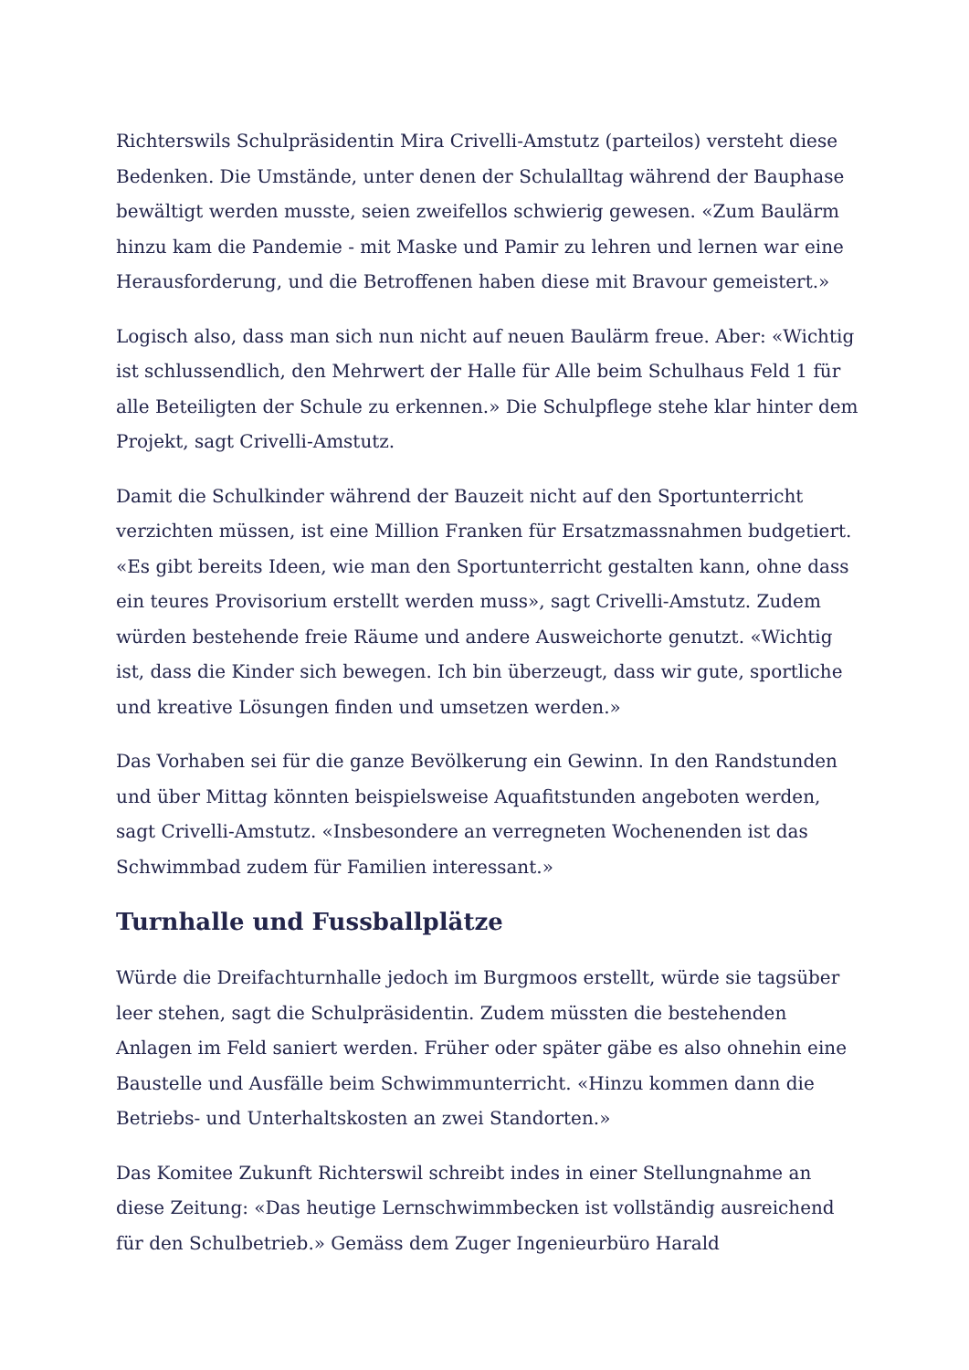Richterswils Schulpräsidentin Mira Crivelli-Amstutz (parteilos) versteht diese Bedenken. Die Umstände, unter denen der Schulalltag während der Bauphase bewältigt werden musste, seien zweifellos schwierig gewesen. «Zum Baulärm hinzu kam die Pandemie - mit Maske und Pamir zu lehren und lernen war eine Herausforderung, und die Betroffenen haben diese mit Bravour gemeistert.»
Logisch also, dass man sich nun nicht auf neuen Baulärm freue. Aber: «Wichtig ist schlussendlich, den Mehrwert der Halle für Alle beim Schulhaus Feld 1 für alle Beteiligten der Schule zu erkennen.» Die Schulpflege stehe klar hinter dem Projekt, sagt Crivelli-Amstutz.
Damit die Schulkinder während der Bauzeit nicht auf den Sportunterricht verzichten müssen, ist eine Million Franken für Ersatzmassnahmen budgetiert. «Es gibt bereits Ideen, wie man den Sportunterricht gestalten kann, ohne dass ein teures Provisorium erstellt werden muss», sagt Crivelli-Amstutz. Zudem würden bestehende freie Räume und andere Ausweichorte genutzt. «Wichtig ist, dass die Kinder sich bewegen. Ich bin überzeugt, dass wir gute, sportliche und kreative Lösungen finden und umsetzen werden.»
Das Vorhaben sei für die ganze Bevölkerung ein Gewinn. In den Randstunden und über Mittag könnten beispielsweise Aquafitstunden angeboten werden, sagt Crivelli-Amstutz. «Insbesondere an verregneten Wochenenden ist das Schwimmbad zudem für Familien interessant.»
Turnhalle und Fussballplätze
Würde die Dreifachturnhalle jedoch im Burgmoos erstellt, würde sie tagsüber leer stehen, sagt die Schulpräsidentin. Zudem müssten die bestehenden Anlagen im Feld saniert werden. Früher oder später gäbe es also ohnehin eine Baustelle und Ausfälle beim Schwimmunterricht. «Hinzu kommen dann die Betriebs- und Unterhaltskosten an zwei Standorten.»
Das Komitee Zukunft Richterswil schreibt indes in einer Stellungnahme an diese Zeitung: «Das heutige Lernschwimmbecken ist vollständig ausreichend für den Schulbetrieb.» Gemäss dem Zuger Ingenieurbüro Harald